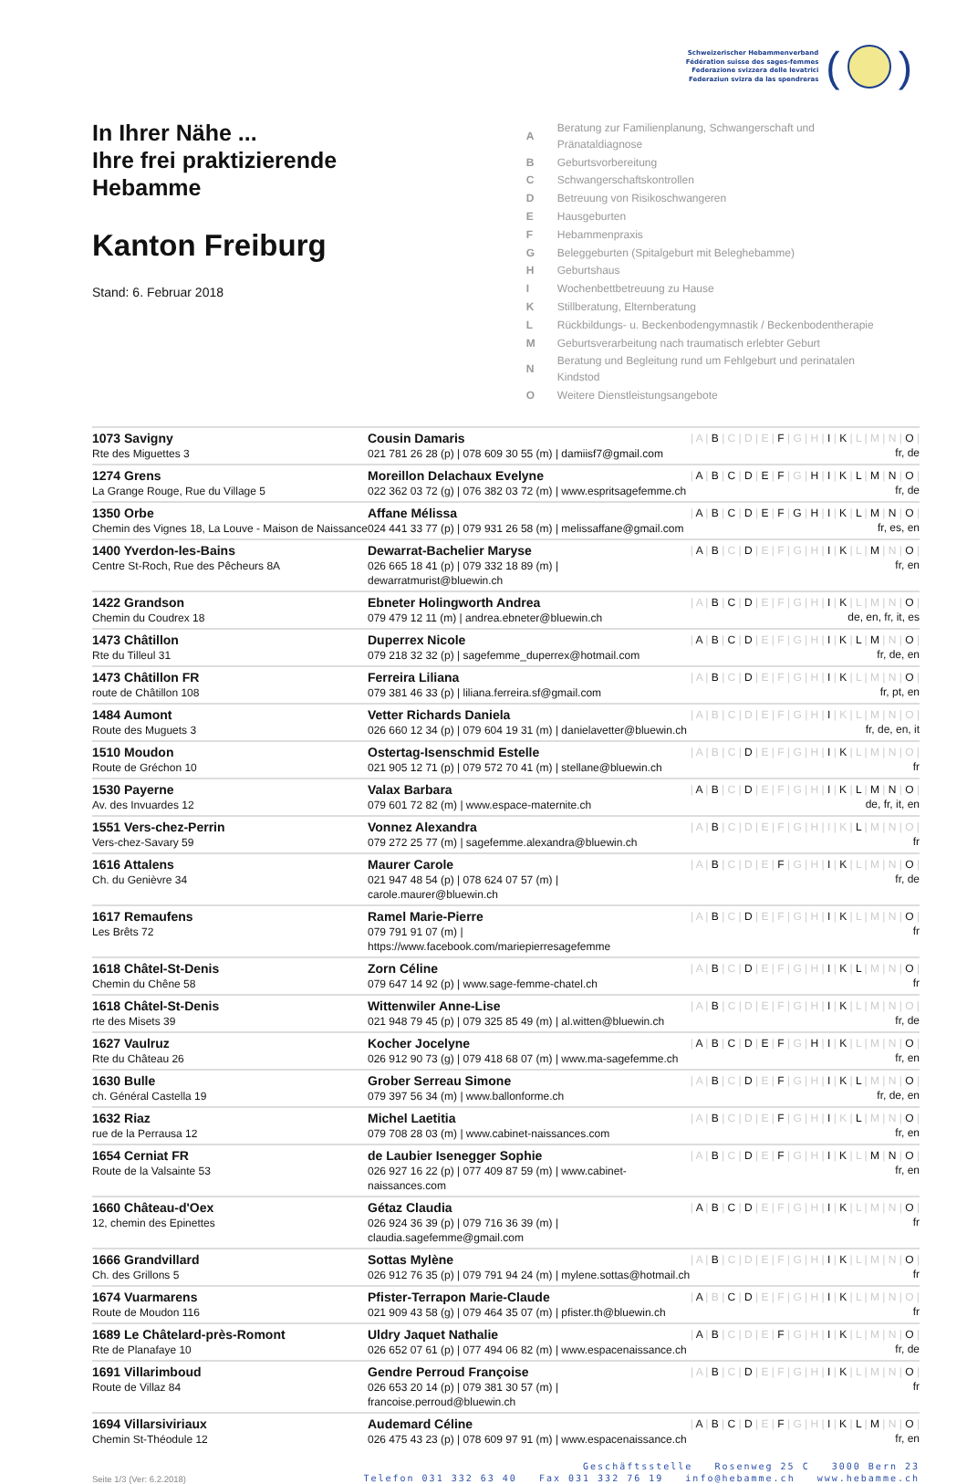Schweizerischer Hebammenverband
Fédération suisse des sages-femmes
Federazione svizzera delle levatrici
Federaziun svizra da las spendreras
( )
In Ihrer Nähe ...
Ihre frei praktizierende
Hebamme
Kanton Freiburg
Stand: 6. Februar 2018
| A | Beratung zur Familienplanung, Schwangerschaft und Pränataldiagnose |
| B | Geburtsvorbereitung |
| C | Schwangerschaftskontrollen |
| D | Betreuung von Risikoschwangeren |
| E | Hausgeburten |
| F | Hebammenpraxis |
| G | Beleggeburten (Spitalgeburt mit Beleghebamme) |
| H | Geburtshaus |
| I | Wochenbettbetreuung zu Hause |
| K | Stillberatung, Elternberatung |
| L | Rückbildungs- u. Beckenbodengymnastik / Beckenbodentherapie |
| M | Geburtsverarbeitung nach traumatisch erlebter Geburt |
| N | Beratung und Begleitung rund um Fehlgeburt und perinatalen Kindstod |
| O | Weitere Dienstleistungsangebote |
| 1073 Savigny Rte des Miguettes 3 | Cousin Damaris 021 781 26 28 (p) / 078 609 30 55 (m) / damiisf7@gmail.com | / A / B / C / D / E / F / G / H / I / K / L / M / N / O / fr, de |
| 1274 Grens La Grange Rouge, Rue du Village 5 | Moreillon Delachaux Evelyne 022 362 03 72 (g) / 076 382 03 72 (m) / www.espritsagefemme.ch | / A / B / C / D / E / F / G / H / I / K / L / M / N / O / fr, de |
| 1350 Orbe Chemin des Vignes 18, La Louve - Maison de Naissance | Affane Mélissa 024 441 33 77 (p) / 079 931 26 58 (m) / melissaffane@gmail.com | / A / B / C / D / E / F / G / H / I / K / L / M / N / O / fr, es, en |
| 1400 Yverdon-les-Bains Centre St-Roch, Rue des Pêcheurs 8A | Dewarrat-Bachelier Maryse 026 665 18 41 (p) / 079 332 18 89 (m) / dewarratmurist@bluewin.ch | / A / B / C / D / E / F / G / H / I / K / L / M / N / O / fr, en |
| 1422 Grandson Chemin du Coudrex 18 | Ebneter Holingworth Andrea 079 479 12 11 (m) / andrea.ebneter@bluewin.ch | / A / B / C / D / E / F / G / H / I / K / L / M / N / O / de, en, fr, it, es |
| 1473 Châtillon Rte du Tilleul 31 | Duperrex Nicole 079 218 32 32 (p) / sagefemme_duperrex@hotmail.com | / A / B / C / D / E / F / G / H / I / K / L / M / N / O / fr, de, en |
| 1473 Châtillon FR route de Châtillon 108 | Ferreira Liliana 079 381 46 33 (p) / liliana.ferreira.sf@gmail.com | / A / B / C / D / E / F / G / H / I / K / L / M / N / O / fr, pt, en |
| 1484 Aumont Route des Muguets 3 | Vetter Richards Daniela 026 660 12 34 (p) / 079 604 19 31 (m) / danielavetter@bluewin.ch | / A / B / C / D / E / F / G / H / I / K / L / M / N / O / fr, de, en, it |
| 1510 Moudon Route de Gréchon 10 | Ostertag-Isenschmid Estelle 021 905 12 71 (p) / 079 572 70 41 (m) / stellane@bluewin.ch | / A / B / C / D / E / F / G / H / I / K / L / M / N / O / fr |
| 1530 Payerne Av. des Invuardes 12 | Valax Barbara 079 601 72 82 (m) / www.espace-maternite.ch | / A / B / C / D / E / F / G / H / I / K / L / M / N / O / de, fr, it, en |
| 1551 Vers-chez-Perrin Vers-chez-Savary 59 | Vonnez Alexandra 079 272 25 77 (m) / sagefemme.alexandra@bluewin.ch | / A / B / C / D / E / F / G / H / I / K / L / M / N / O / fr |
| 1616 Attalens Ch. du Genièvre 34 | Maurer Carole 021 947 48 54 (p) / 078 624 07 57 (m) / carole.maurer@bluewin.ch | / A / B / C / D / E / F / G / H / I / K / L / M / N / O / fr, de |
| 1617 Remaufens Les Brêts 72 | Ramel Marie-Pierre 079 791 91 07 (m) / https://www.facebook.com/mariepierresagefemme | / A / B / C / D / E / F / G / H / I / K / L / M / N / O / fr |
| 1618 Châtel-St-Denis Chemin du Chêne 58 | Zorn Céline 079 647 14 92 (p) / www.sage-femme-chatel.ch | / A / B / C / D / E / F / G / H / I / K / L / M / N / O / fr |
| 1618 Châtel-St-Denis rte des Misets 39 | Wittenwiler Anne-Lise 021 948 79 45 (p) / 079 325 85 49 (m) / al.witten@bluewin.ch | / A / B / C / D / E / F / G / H / I / K / L / M / N / O / fr, de |
| 1627 Vaulruz Rte du Château 26 | Kocher Jocelyne 026 912 90 73 (g) / 079 418 68 07 (m) / www.ma-sagefemme.ch | / A / B / C / D / E / F / G / H / I / K / L / M / N / O / fr, en |
| 1630 Bulle ch. Général Castella 19 | Grober Serreau Simone 079 397 56 34 (m) / www.ballonforme.ch | / A / B / C / D / E / F / G / H / I / K / L / M / N / O / fr, de, en |
| 1632 Riaz rue de la Perrausa 12 | Michel Laetitia 079 708 28 03 (m) / www.cabinet-naissances.com | / A / B / C / D / E / F / G / H / I / K / L / M / N / O / fr, en |
| 1654 Cerniat FR Route de la Valsainte 53 | de Laubier Isenegger Sophie 026 927 16 22 (p) / 077 409 87 59 (m) / www.cabinet-naissances.com | / A / B / C / D / E / F / G / H / I / K / L / M / N / O / fr, en |
| 1660 Château-d'Oex 12, chemin des Epinettes | Gétaz Claudia 026 924 36 39 (p) / 079 716 36 39 (m) / claudia.sagefemme@gmail.com | / A / B / C / D / E / F / G / H / I / K / L / M / N / O / fr |
| 1666 Grandvillard Ch. des Grillons 5 | Sottas Mylène 026 912 76 35 (p) / 079 791 94 24 (m) / mylene.sottas@hotmail.ch | / A / B / C / D / E / F / G / H / I / K / L / M / N / O / fr |
| 1674 Vuarmarens Route de Moudon 116 | Pfister-Terrapon Marie-Claude 021 909 43 58 (g) / 079 464 35 07 (m) / pfister.th@bluewin.ch | / A / B / C / D / E / F / G / H / I / K / L / M / N / O / fr |
| 1689 Le Châtelard-près-Romont Rte de Planafaye 10 | Uldry Jaquet Nathalie 026 652 07 61 (p) / 077 494 06 82 (m) / www.espacenaissance.ch | / A / B / C / D / E / F / G / H / I / K / L / M / N / O / fr, de |
| 1691 Villarimboud Route de Villaz 84 | Gendre Perroud Françoise 026 653 20 14 (p) / 079 381 30 57 (m) / francoise.perroud@bluewin.ch | / A / B / C / D / E / F / G / H / I / K / L / M / N / O / fr |
| 1694 Villarsiviriaux Chemin St-Théodule 12 | Audemard Céline 026 475 43 23 (p) / 078 609 97 91 (m) / www.espacenaissance.ch | / A / B / C / D / E / F / G / H / I / K / L / M / N / O / fr, en |
Seite 1/3 (Ver: 6.2.2018)
Geschäftsstelle Rosenweg 25 C 3000 Bern 23
Telefon 031 332 63 40 Fax 031 332 76 19 info@hebamme.ch www.hebamme.ch